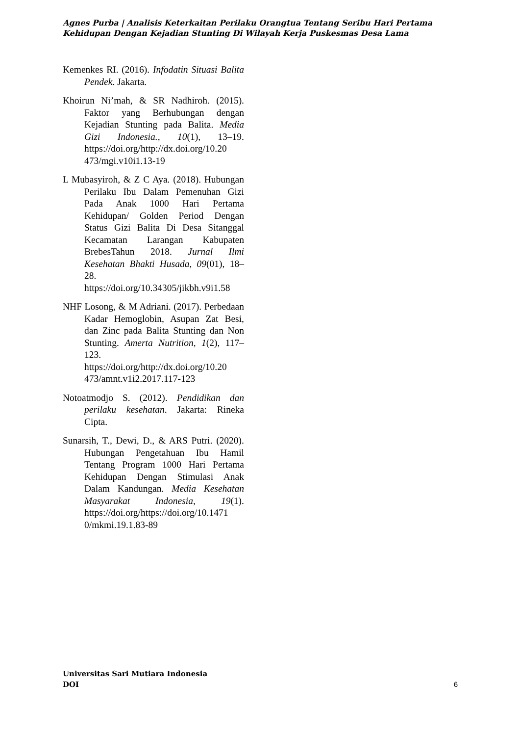Agnes Purba | Analisis Keterkaitan Perilaku Orangtua Tentang Seribu Hari Pertama Kehidupan Dengan Kejadian Stunting Di Wilayah Kerja Puskesmas Desa Lama
Kemenkes RI. (2016). Infodatin Situasi Balita Pendek. Jakarta.
Khoirun Ni’mah, & SR Nadhiroh. (2015). Faktor yang Berhubungan dengan Kejadian Stunting pada Balita. Media Gizi Indonesia., 10(1), 13–19. https://doi.org/http://dx.doi.org/10.20 473/mgi.v10i1.13-19
L Mubasyiroh, & Z C Aya. (2018). Hubungan Perilaku Ibu Dalam Pemenuhan Gizi Pada Anak 1000 Hari Pertama Kehidupan/ Golden Period Dengan Status Gizi Balita Di Desa Sitanggal Kecamatan Larangan Kabupaten BrebesTahun 2018. Jurnal Ilmi Kesehatan Bhakti Husada, 09(01), 18–28. https://doi.org/10.34305/jikbh.v9i1.58
NHF Losong, & M Adriani. (2017). Perbedaan Kadar Hemoglobin, Asupan Zat Besi, dan Zinc pada Balita Stunting dan Non Stunting. Amerta Nutrition, 1(2), 117–123. https://doi.org/http://dx.doi.org/10.20 473/amnt.v1i2.2017.117-123
Notoatmodjo S. (2012). Pendidikan dan perilaku kesehatan. Jakarta: Rineka Cipta.
Sunarsih, T., Dewi, D., & ARS Putri. (2020). Hubungan Pengetahuan Ibu Hamil Tentang Program 1000 Hari Pertama Kehidupan Dengan Stimulasi Anak Dalam Kandungan. Media Kesehatan Masyarakat Indonesia, 19(1). https://doi.org/https://doi.org/10.1471 0/mkmi.19.1.83-89
Universitas Sari Mutiara Indonesia
DOI
6